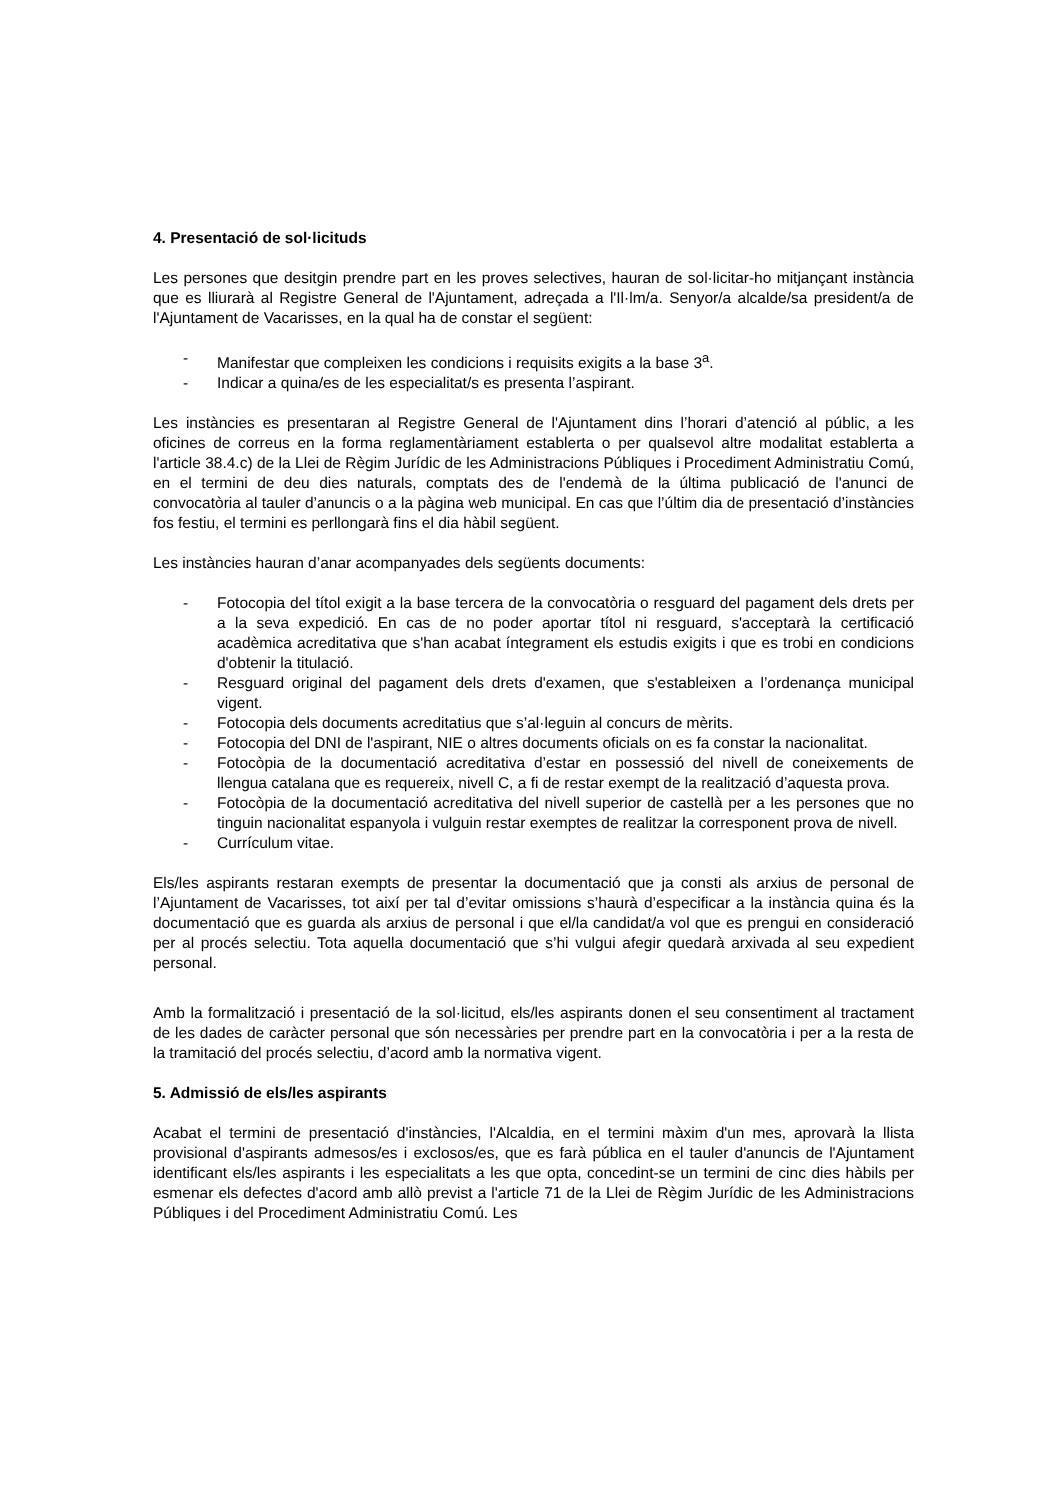4. Presentació de sol·licituds
Les persones que desitgin prendre part en les proves selectives, hauran de sol·licitar-ho mitjançant instància que es lliurarà al Registre General de l'Ajuntament, adreçada a l'Il·lm/a. Senyor/a alcalde/sa president/a de l'Ajuntament de Vacarisses, en la qual ha de constar el següent:
- Manifestar que compleixen les condicions i requisits exigits a la base 3<sup>a</sup>.
- Indicar a quina/es de les especialitat/s es presenta l’aspirant.
Les instàncies es presentaran al Registre General de l'Ajuntament dins l’horari d’atenció al públic, a les oficines de correus en la forma reglamentàriament establerta o per qualsevol altre modalitat establerta a l'article 38.4.c) de la Llei de Règim Jurídic de les Administracions Públiques i Procediment Administratiu Comú, en el termini de deu dies naturals, comptats des de l'endemà de la última publicació de l'anunci de convocatòria al tauler d’anuncis o a la pàgina web municipal. En cas que l’últim dia de presentació d’instàncies fos festiu, el termini es perllongarà fins el dia hàbil següent.
Les instàncies hauran d’anar acompanyades dels següents documents:
- Fotocopia del títol exigit a la base tercera de la convocatòria o resguard del pagament dels drets per a la seva expedició. En cas de no poder aportar títol ni resguard, s'acceptarà la certificació acadèmica acreditativa que s'han acabat íntegrament els estudis exigits i que es trobi en condicions d'obtenir la titulació.
- Resguard original del pagament dels drets d'examen, que s'estableixen a l’ordenança municipal vigent.
- Fotocopia dels documents acreditatius que s’al·leguin al concurs de mèrits.
- Fotocopia del DNI de l'aspirant, NIE o altres documents oficials on es fa constar la nacionalitat.
- Fotocòpia de la documentació acreditativa d’estar en possessió del nivell de coneixements de llengua catalana que es requereix, nivell C, a fi de restar exempt de la realització d’aquesta prova.
- Fotocòpia de la documentació acreditativa del nivell superior de castellà per a les persones que no tinguin nacionalitat espanyola i vulguin restar exemptes de realitzar la corresponent prova de nivell.
- Currículum vitae.
Els/les aspirants restaran exempts de presentar la documentació que ja consti als arxius de personal de l’Ajuntament de Vacarisses, tot així per tal d’evitar omissions s’haurà d’especificar a la instància quina és la documentació que es guarda als arxius de personal i que el/la candidat/a vol que es prengui en consideració per al procés selectiu. Tota aquella documentació que s’hi vulgui afegir quedarà arxivada al seu expedient personal.
Amb la formalització i presentació de la sol·licitud, els/les aspirants donen el seu consentiment al tractament de les dades de caràcter personal que són necessàries per prendre part en la convocatòria i per a la resta de la tramitació del procés selectiu, d’acord amb la normativa vigent.
5. Admissió de els/les aspirants
Acabat el termini de presentació d'instàncies, l'Alcaldia, en el termini màxim d'un mes, aprovarà la llista provisional d'aspirants admesos/es i exclosos/es, que es farà pública en el tauler d'anuncis de l'Ajuntament identificant els/les aspirants i les especialitats a les que opta, concedint-se un termini de cinc dies hàbils per esmenar els defectes d'acord amb allò previst a l'article 71 de la Llei de Règim Jurídic de les Administracions Públiques i del Procediment Administratiu Comú. Les